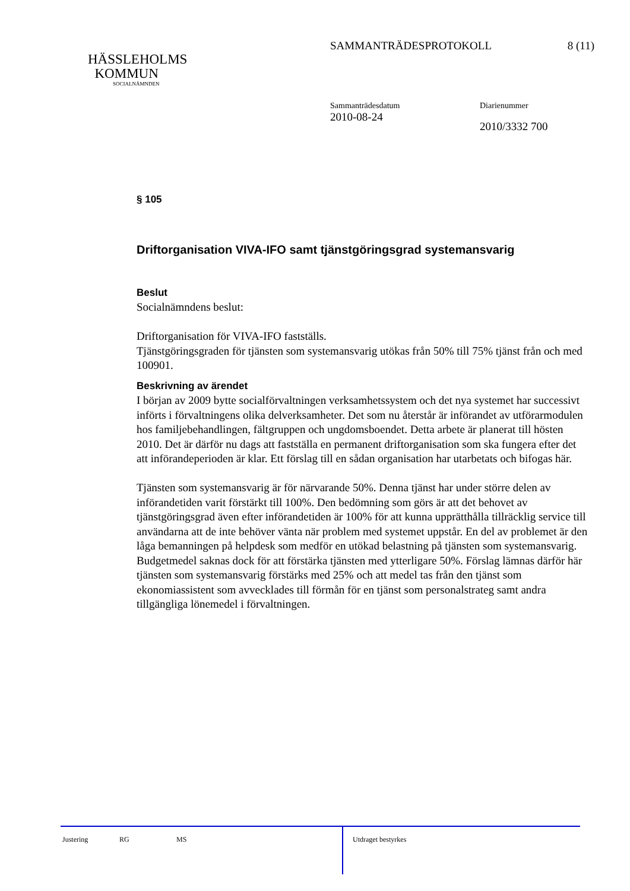SAMMANTRÄDESPROTOKOLL 8 (11)
HÄSSLEHOLMS
KOMMUN
SOCIALNÄMNDEN
Sammanträdesdatum
2010-08-24
Diarienummer
2010/3332 700
§ 105
Driftorganisation VIVA-IFO samt tjänstgöringsgrad systemansvarig
Beslut
Socialnämndens beslut:
Driftorganisation för VIVA-IFO fastställs.
Tjänstgöringsgraden för tjänsten som systemansvarig utökas från 50% till 75% tjänst från och med 100901.
Beskrivning av ärendet
I början av 2009 bytte socialförvaltningen verksamhetssystem och det nya systemet har successivt införts i förvaltningens olika delverksamheter. Det som nu återstår är införandet av utförarmodulen hos familjebehandlingen, fältgruppen och ungdomsboendet. Detta arbete är planerat till hösten 2010. Det är därför nu dags att fastställa en permanent driftorganisation som ska fungera efter det att införandeperioden är klar. Ett förslag till en sådan organisation har utarbetats och bifogas här.
Tjänsten som systemansvarig är för närvarande 50%. Denna tjänst har under större delen av införandetiden varit förstärkt till 100%. Den bedömning som görs är att det behovet av tjänstgöringsgrad även efter införandetiden är 100% för att kunna upprätthålla tillräcklig service till användarna att de inte behöver vänta när problem med systemet uppstår. En del av problemet är den låga bemanningen på helpdesk som medför en utökad belastning på tjänsten som systemansvarig. Budgetmedel saknas dock för att förstärka tjänsten med ytterligare 50%. Förslag lämnas därför här tjänsten som systemansvarig förstärks med 25% och att medel tas från den tjänst som ekonomiassistent som avvecklades till förmån för en tjänst som personalstrateg samt andra tillgängliga lönemedel i förvaltningen.
Justering RG MS
Utdraget bestyrkes